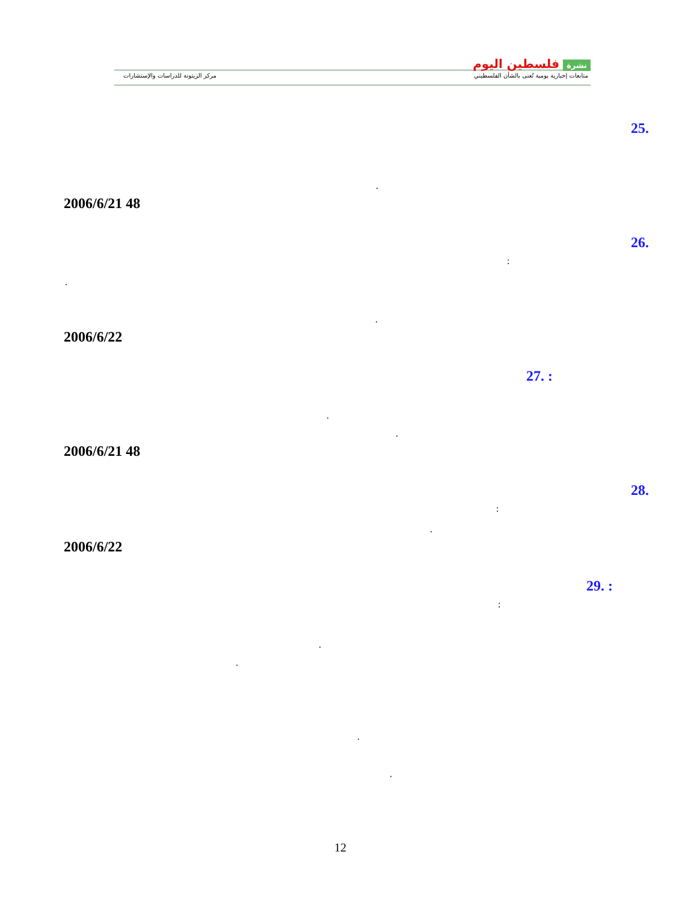نشرة فلسطين اليوم
متابعات إخبارية يومية تُعنى بالشأن الفلسطيني
مركز الزيتونة للدراسات والإستشارات
25.
.
2006/6/21 48
26.
:
.
.
2006/6/22
27. :
.
.
2006/6/21 48
28.
:
.
2006/6/22
29. :
:
.
.
.
.
12